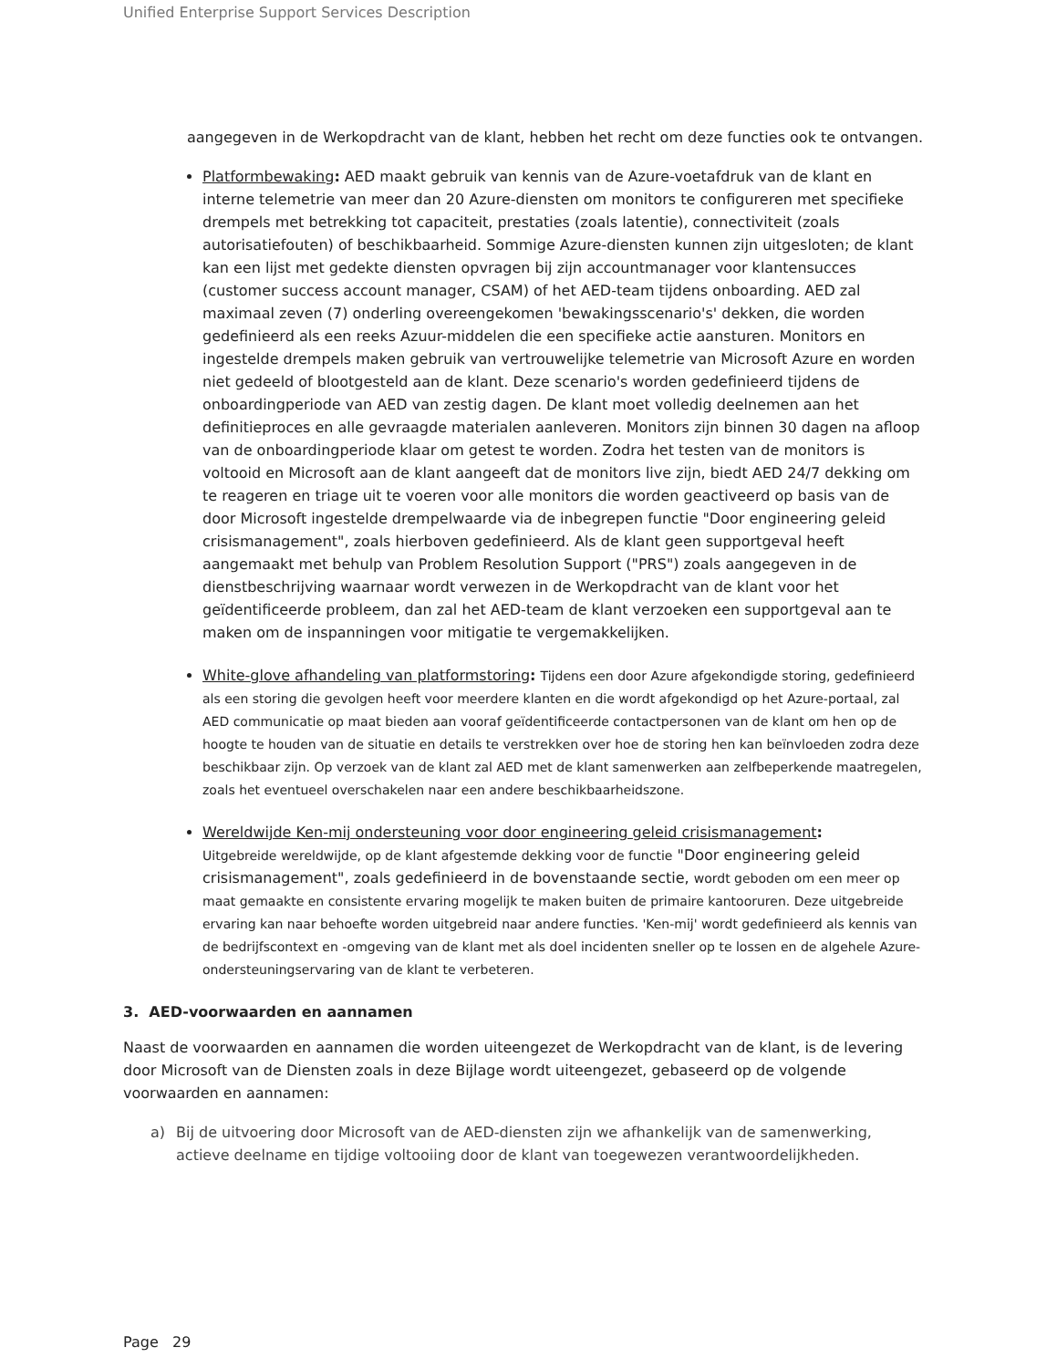Unified Enterprise Support Services Description
aangegeven in de Werkopdracht van de klant, hebben het recht om deze functies ook te ontvangen.
Platformbewaking: AED maakt gebruik van kennis van de Azure-voetafdruk van de klant en interne telemetrie van meer dan 20 Azure-diensten om monitors te configureren met specifieke drempels met betrekking tot capaciteit, prestaties (zoals latentie), connectiviteit (zoals autorisatiefouten) of beschikbaarheid. Sommige Azure-diensten kunnen zijn uitgesloten; de klant kan een lijst met gedekte diensten opvragen bij zijn accountmanager voor klantensucces (customer success account manager, CSAM) of het AED-team tijdens onboarding. AED zal maximaal zeven (7) onderling overeengekomen 'bewakingsscenario's' dekken, die worden gedefinieerd als een reeks Azuur-middelen die een specifieke actie aansturen. Monitors en ingestelde drempels maken gebruik van vertrouwelijke telemetrie van Microsoft Azure en worden niet gedeeld of blootgesteld aan de klant. Deze scenario's worden gedefinieerd tijdens de onboardingperiode van AED van zestig dagen. De klant moet volledig deelnemen aan het definitieproces en alle gevraagde materialen aanleveren. Monitors zijn binnen 30 dagen na afloop van de onboardingperiode klaar om getest te worden. Zodra het testen van de monitors is voltooid en Microsoft aan de klant aangeeft dat de monitors live zijn, biedt AED 24/7 dekking om te reageren en triage uit te voeren voor alle monitors die worden geactiveerd op basis van de door Microsoft ingestelde drempelwaarde via de inbegrepen functie "Door engineering geleid crisismanagement", zoals hierboven gedefinieerd. Als de klant geen supportgeval heeft aangemaakt met behulp van Problem Resolution Support ("PRS") zoals aangegeven in de dienstbeschrijving waarnaar wordt verwezen in de Werkopdracht van de klant voor het geïdentificeerde probleem, dan zal het AED-team de klant verzoeken een supportgeval aan te maken om de inspanningen voor mitigatie te vergemakkelijken.
White-glove afhandeling van platformstoring: Tijdens een door Azure afgekondigde storing, gedefinieerd als een storing die gevolgen heeft voor meerdere klanten en die wordt afgekondigd op het Azure-portaal, zal AED communicatie op maat bieden aan vooraf geïdentificeerde contactpersonen van de klant om hen op de hoogte te houden van de situatie en details te verstrekken over hoe de storing hen kan beïnvloeden zodra deze beschikbaar zijn. Op verzoek van de klant zal AED met de klant samenwerken aan zelfbeperkende maatregelen, zoals het eventueel overschakelen naar een andere beschikbaarheidszone.
Wereldwijde Ken-mij ondersteuning voor door engineering geleid crisismanagement:
Uitgebreide wereldwijde, op de klant afgestemde dekking voor de functie "Door engineering geleid crisismanagement", zoals gedefinieerd in de bovenstaande sectie, wordt geboden om een meer op maat gemaakte en consistente ervaring mogelijk te maken buiten de primaire kantooruren. Deze uitgebreide ervaring kan naar behoefte worden uitgebreid naar andere functies. 'Ken-mij' wordt gedefinieerd als kennis van de bedrijfscontext en -omgeving van de klant met als doel incidenten sneller op te lossen en de algehele Azure-ondersteuningservaring van de klant te verbeteren.
3. AED-voorwaarden en aannamen
Naast de voorwaarden en aannamen die worden uiteengezet de Werkopdracht van de klant, is de levering door Microsoft van de Diensten zoals in deze Bijlage wordt uiteengezet, gebaseerd op de volgende voorwaarden en aannamen:
a) Bij de uitvoering door Microsoft van de AED-diensten zijn we afhankelijk van de samenwerking, actieve deelname en tijdige voltooiing door de klant van toegewezen verantwoordelijkheden.
Page 29